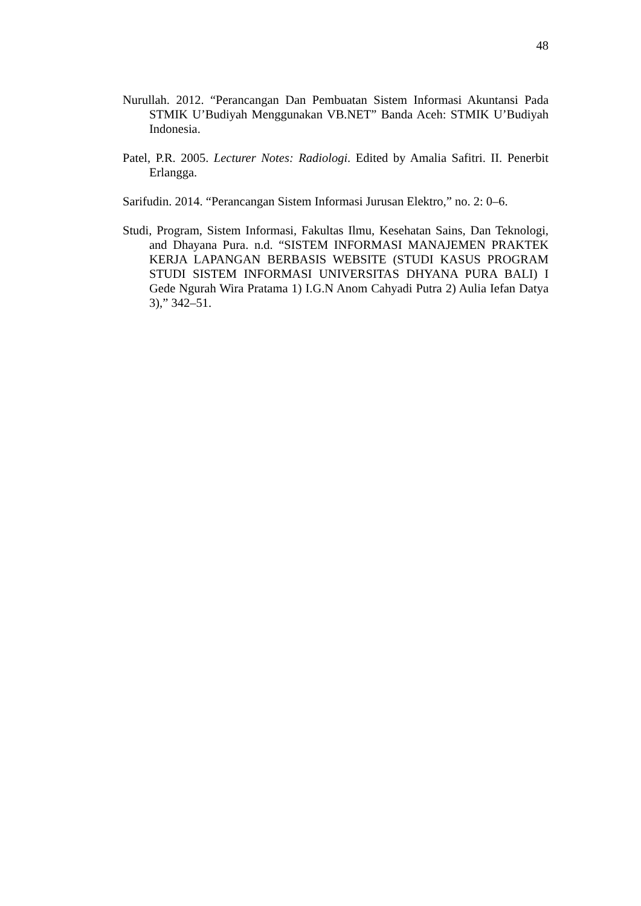48
Nurullah. 2012. “Perancangan Dan Pembuatan Sistem Informasi Akuntansi Pada STMIK U’Budiyah Menggunakan VB.NET” Banda Aceh: STMIK U’Budiyah Indonesia.
Patel, P.R. 2005. Lecturer Notes: Radiologi. Edited by Amalia Safitri. II. Penerbit Erlangga.
Sarifudin. 2014. “Perancangan Sistem Informasi Jurusan Elektro,” no. 2: 0–6.
Studi, Program, Sistem Informasi, Fakultas Ilmu, Kesehatan Sains, Dan Teknologi, and Dhayana Pura. n.d. “SISTEM INFORMASI MANAJEMEN PRAKTEK KERJA LAPANGAN BERBASIS WEBSITE (STUDI KASUS PROGRAM STUDI SISTEM INFORMASI UNIVERSITAS DHYANA PURA BALI) I Gede Ngurah Wira Pratama 1) I.G.N Anom Cahyadi Putra 2) Aulia Iefan Datya 3),” 342–51.